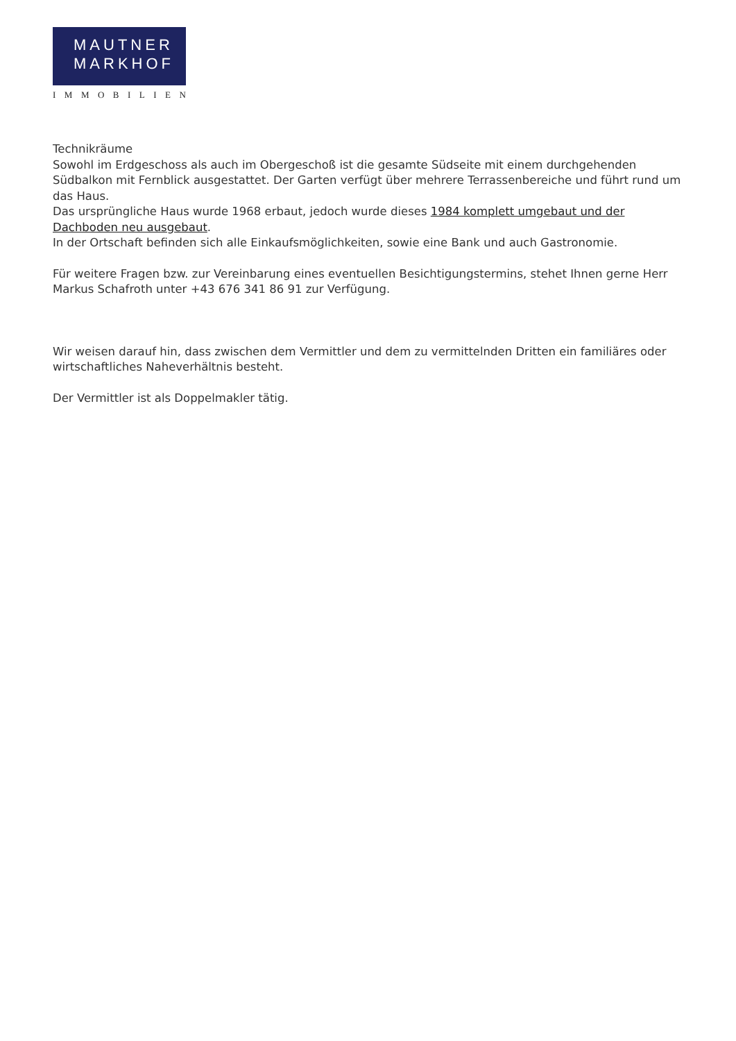MAUTNER
MARKHOF
IMMOBILIEN
Technikräume
Sowohl im Erdgeschoss als auch im Obergeschoß ist die gesamte Südseite mit einem durchgehenden Südbalkon mit Fernblick ausgestattet. Der Garten verfügt über mehrere Terrassenbereiche und führt rund um das Haus.
Das ursprüngliche Haus wurde 1968 erbaut, jedoch wurde dieses 1984 komplett umgebaut und der Dachboden neu ausgebaut.
In der Ortschaft befinden sich alle Einkaufsmöglichkeiten, sowie eine Bank und auch Gastronomie.
Für weitere Fragen bzw. zur Vereinbarung eines eventuellen Besichtigungstermins, stehet Ihnen gerne Herr Markus Schafroth unter +43 676 341 86 91 zur Verfügung.
Wir weisen darauf hin, dass zwischen dem Vermittler und dem zu vermittelnden Dritten ein familiäres oder wirtschaftliches Naheverhältnis besteht.
Der Vermittler ist als Doppelmakler tätig.